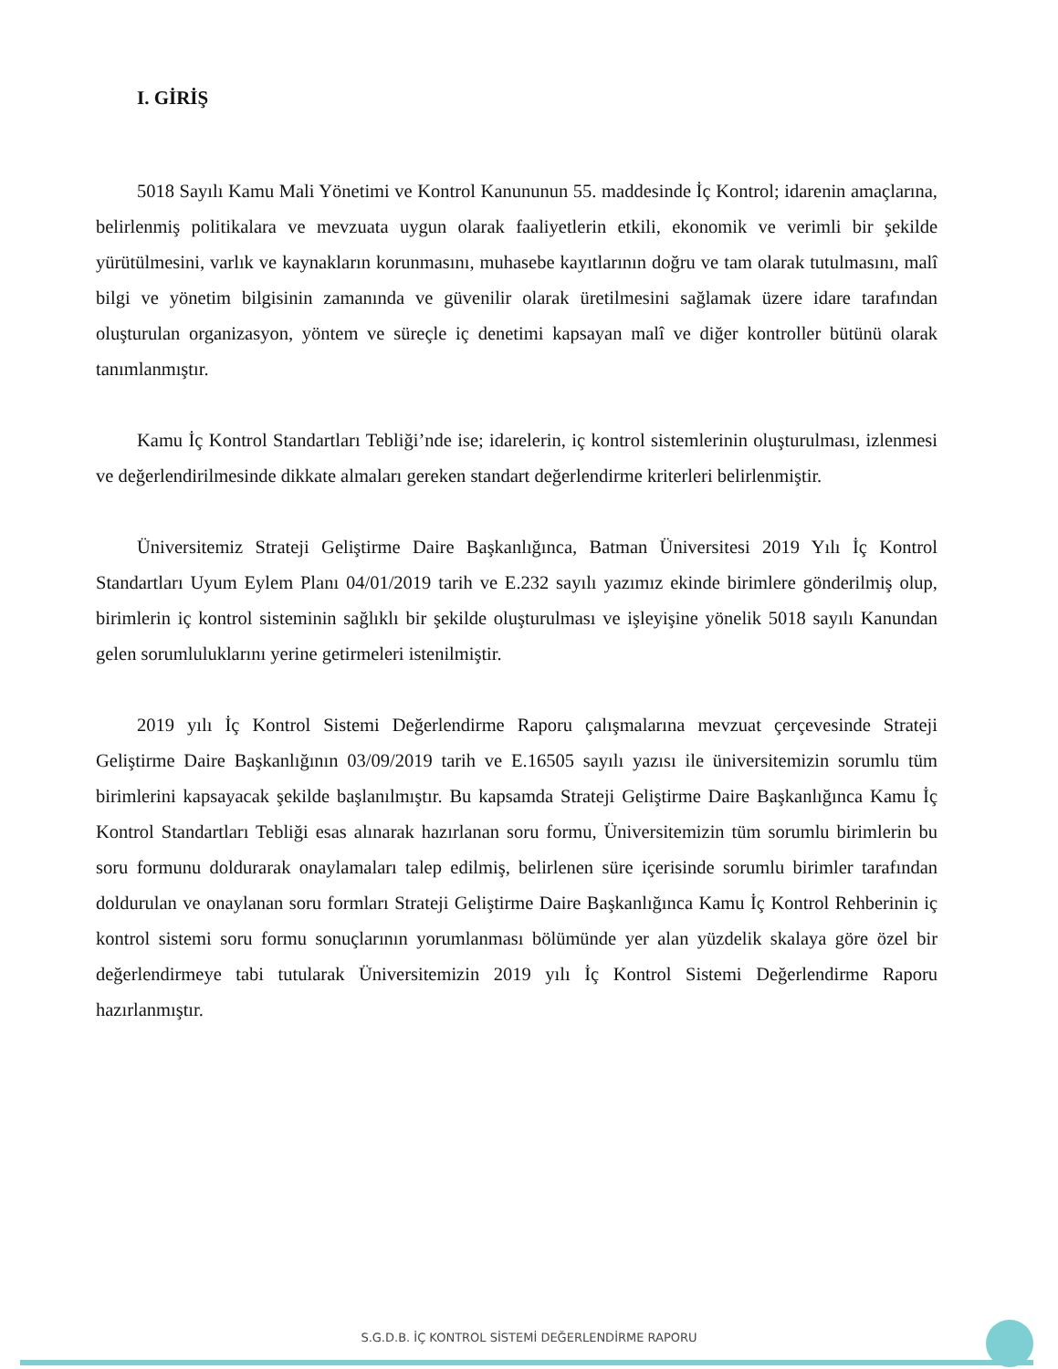I. GİRİŞ
5018 Sayılı Kamu Mali Yönetimi ve Kontrol Kanununun 55. maddesinde İç Kontrol; idarenin amaçlarına, belirlenmiş politikalara ve mevzuata uygun olarak faaliyetlerin etkili, ekonomik ve verimli bir şekilde yürütülmesini, varlık ve kaynakların korunmasını, muhasebe kayıtlarının doğru ve tam olarak tutulmasını, malî bilgi ve yönetim bilgisinin zamanında ve güvenilir olarak üretilmesini sağlamak üzere idare tarafından oluşturulan organizasyon, yöntem ve süreçle iç denetimi kapsayan malî ve diğer kontroller bütünü olarak tanımlanmıştır.
Kamu İç Kontrol Standartları Tebliği’nde ise; idarelerin, iç kontrol sistemlerinin oluşturulması, izlenmesi ve değerlendirilmesinde dikkate almaları gereken standart değerlendirme kriterleri belirlenmiştir.
Üniversitemiz Strateji Geliştirme Daire Başkanlığınca, Batman Üniversitesi 2019 Yılı İç Kontrol Standartları Uyum Eylem Planı 04/01/2019 tarih ve E.232 sayılı yazımız ekinde birimlere gönderilmiş olup, birimlerin iç kontrol sisteminin sağlıklı bir şekilde oluşturulması ve işleyişine yönelik 5018 sayılı Kanundan gelen sorumluluklarını yerine getirmeleri istenilmiştir.
2019 yılı İç Kontrol Sistemi Değerlendirme Raporu çalışmalarına mevzuat çerçevesinde Strateji Geliştirme Daire Başkanlığının 03/09/2019 tarih ve E.16505 sayılı yazısı ile üniversitemizin sorumlu tüm birimlerini kapsayacak şekilde başlanılmıştır. Bu kapsamda Strateji Geliştirme Daire Başkanlığınca Kamu İç Kontrol Standartları Tebliği esas alınarak hazırlanan soru formu, Üniversitemizin tüm sorumlu birimlerin bu soru formunu doldurarak onaylamaları talep edilmiş, belirlenen süre içerisinde sorumlu birimler tarafından doldurulan ve onaylanan soru formları Strateji Geliştirme Daire Başkanlığınca Kamu İç Kontrol Rehberinin iç kontrol sistemi soru formu sonuçlarının yorumlanması bölümünde yer alan yüzdelik skalaya göre özel bir değerlendirmeye tabi tutularak Üniversitemizin 2019 yılı İç Kontrol Sistemi Değerlendirme Raporu hazırlanmıştır.
S.G.D.B. İÇ KONTROL SİSTEMİ DEĞERLENDİRME RAPORU